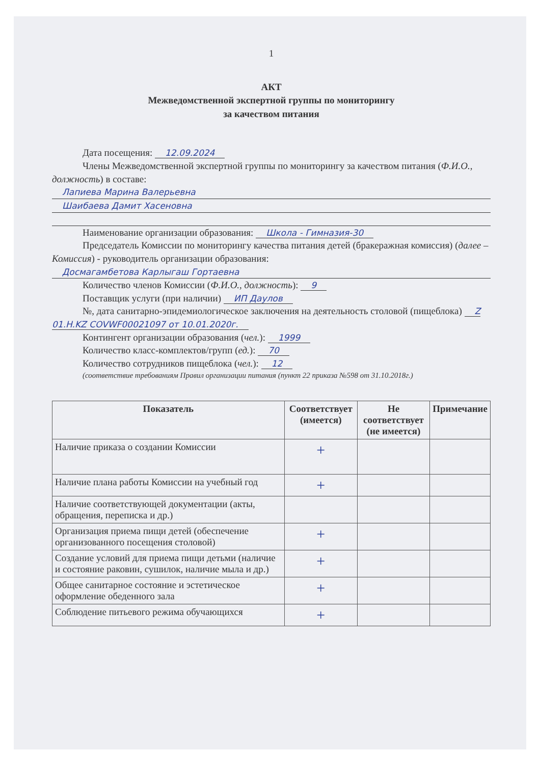1
АКТ
Межведомственной экспертной группы по мониторингу
за качеством питания
Дата посещения: 12.09.2024
Члены Межведомственной экспертной группы по мониторингу за качеством питания (Ф.И.О., должность) в составе:
Лапиева Марина Валерьевна
Шаибаева Дамит Хасеновна
Наименование организации образования: Школа - Гимназия-30
Председатель Комиссии по мониторингу качества питания детей (бракеражная комиссия) (далее – Комиссия) - руководитель организации образования:
Досмагамбетова Карлыгаш Гортаевна
Количество членов Комиссии (Ф.И.О., должность): 9
Поставщик услуги (при наличии) ИП Даулов
№, дата санитарно-эпидемиологическое заключения на деятельность столовой (пищеблока) Z 01.H.KZ COVWF00021097 от 10.01.2020г.
Контингент организации образования (чел.): 1999
Количество класс-комплектов/групп (ед.): 70
Количество сотрудников пищеблока (чел.): 12
(соответствие требованиям Правил организации питания (пункт 22 приказа №598 от 31.10.2018г.)
| Показатель | Соответствует (имеется) | Не соответствует (не имеется) | Примечание |
| --- | --- | --- | --- |
| Наличие приказа о создании Комиссии | + | | |
| Наличие плана работы Комиссии на учебный год | + | | |
| Наличие соответствующей документации (акты, обращения, переписка и др.) | | | |
| Организация приема пищи детей (обеспечение организованного посещения столовой) | + | | |
| Создание условий для приема пищи детьми (наличие и состояние раковин, сушилок, наличие мыла и др.) | + | | |
| Общее санитарное состояние и эстетическое оформление обеденного зала | + | | |
| Соблюдение питьевого режима обучающихся | + | | |